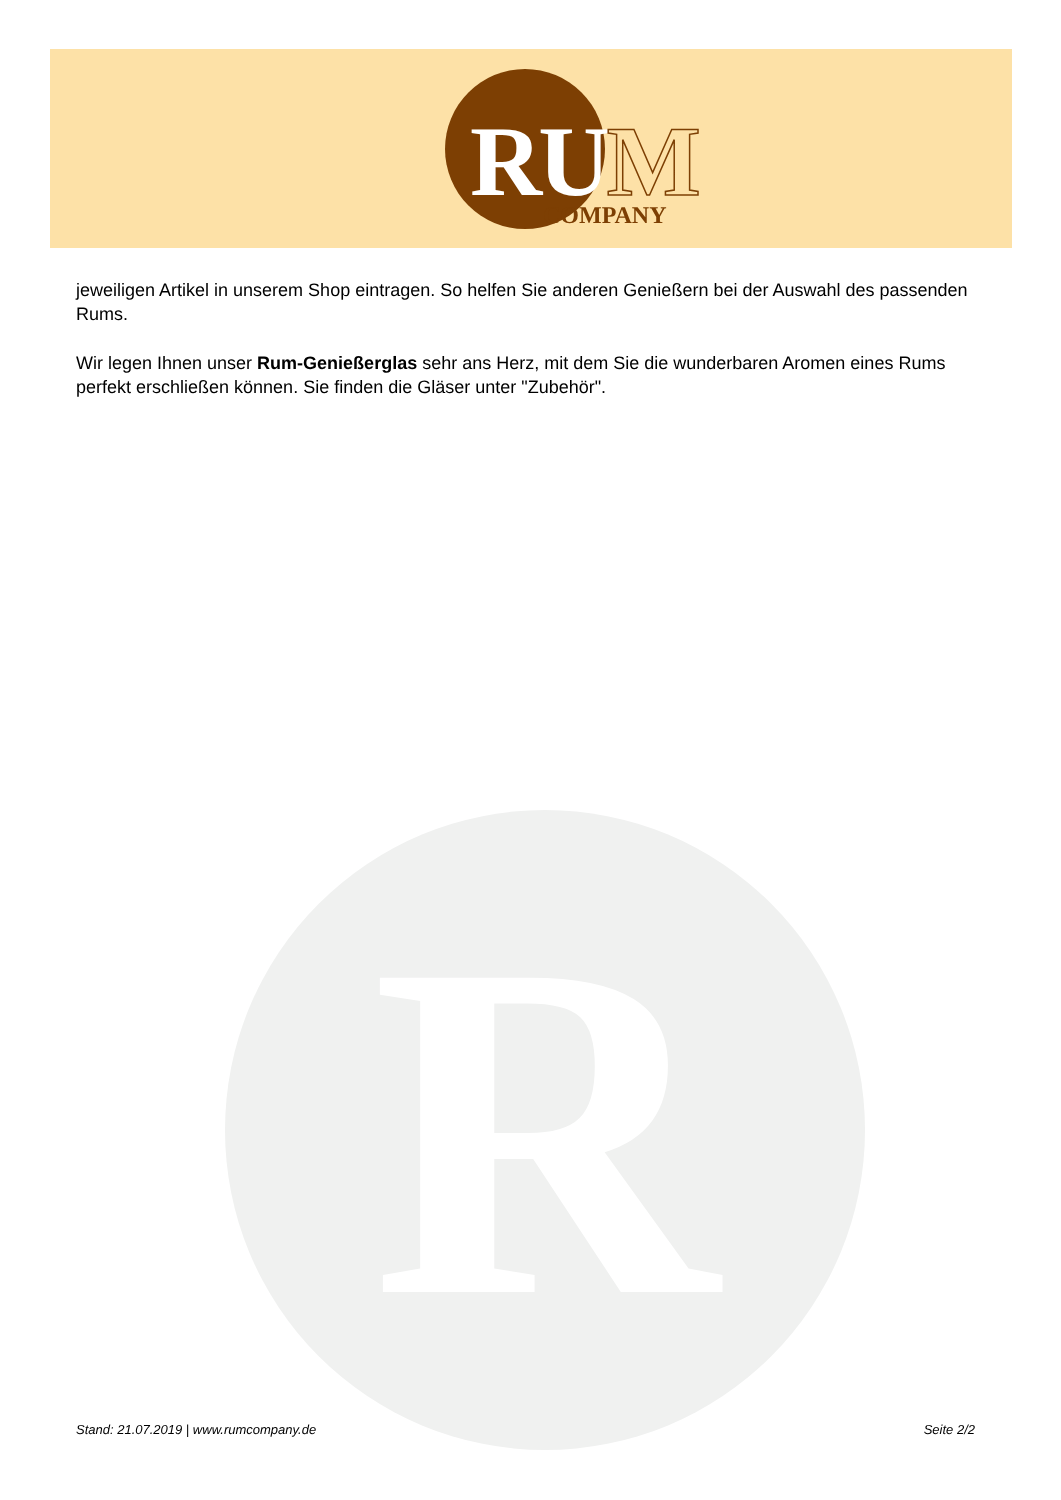RUM COMPANY
R
jeweiligen Artikel in unserem Shop eintragen. So helfen Sie anderen Genießern bei der Auswahl des passenden Rums.
Wir legen Ihnen unser Rum-Genießerglas sehr ans Herz, mit dem Sie die wunderbaren Aromen eines Rums perfekt erschließen können. Sie finden die Gläser unter "Zubehör".
Stand: 21.07.2019 | www.rumcompany.de Seite 2/2